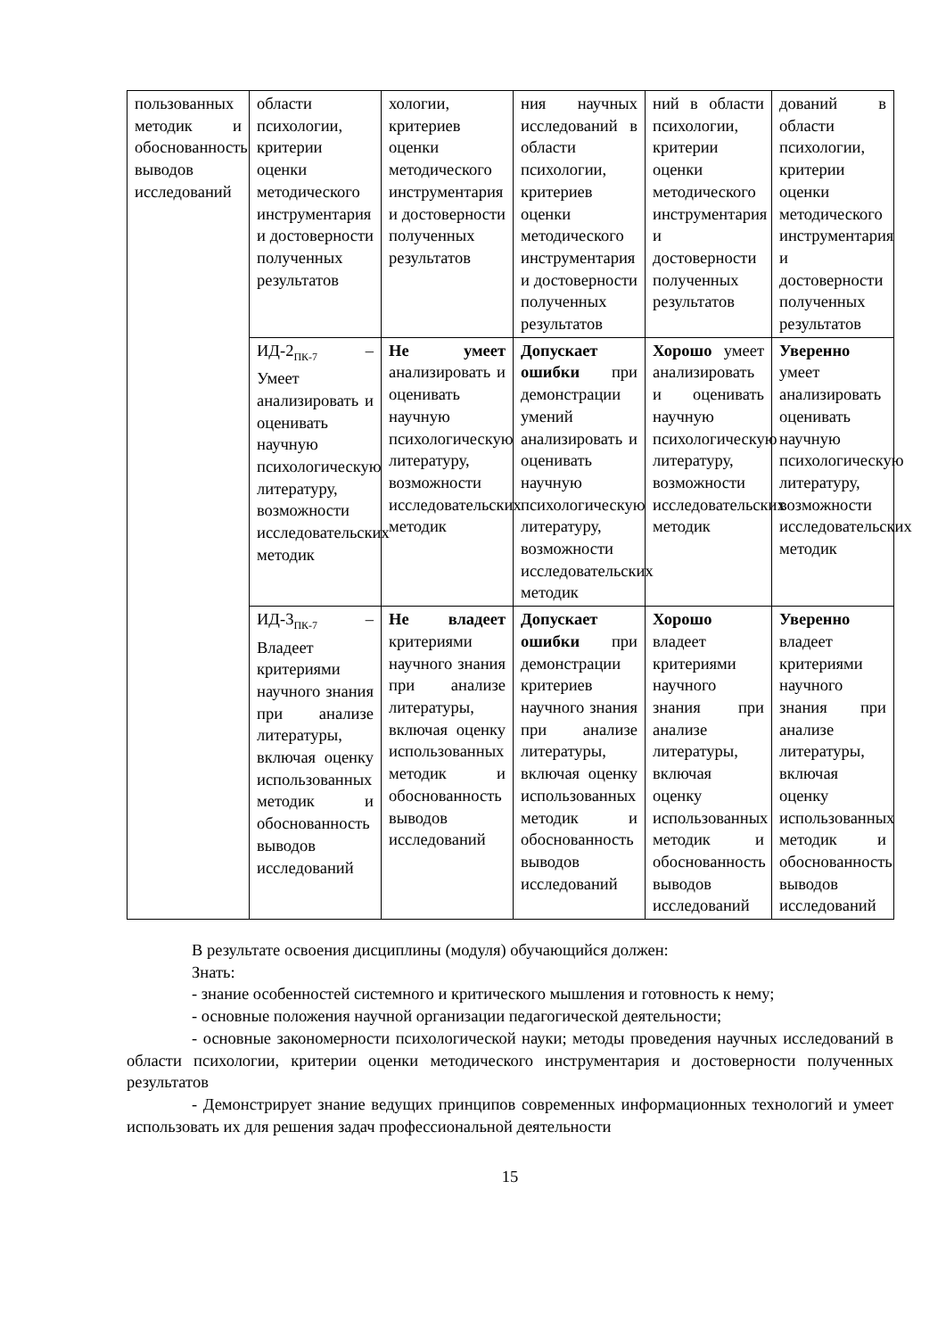| пользованных методик и обоснованность выводов исследований | области психологии, критерии оценки методического инструментария и достоверности полученных результатов | хологии, критериев оценки методического инструментария и достоверности полученных результатов | ния научных исследований в области психологии, критериев оценки методического инструментария и достоверности полученных результатов | ний в области психологии, критерии оценки методического инструментария и достоверности полученных результатов | дований в области психологии, критерии оценки методического инструментария и достоверности полученных результатов |
| | ИД-2<sub>ПК-7</sub> – Умеет анализировать и оценивать научную психологическую литературу, возможности исследовательских методик | Не умеет анализировать и оценивать научную психологическую литературу, возможности исследовательских методик | Допускает ошибки при демонстрации умений анализировать и оценивать научную психологическую литературу, возможности исследовательских методик | Хорошо умеет анализировать и оценивать научную психологическую литературу, возможности исследовательских методик | Уверенно умеет анализировать оценивать научную психологическую литературу, возможности исследовательских методик |
| | ИД-3<sub>ПК-7</sub> – Владеет критериями научного знания при анализе литературы, включая оценку использованных методик и обоснованность выводов исследований | Не владеет критериями научного знания при анализе литературы, включая оценку использованных методик и обоснованность выводов исследований | Допускает ошибки при демонстрации критериев научного знания при анализе литературы, включая оценку использованных методик и обоснованность выводов исследований | Хорошо владеет критериями научного знания при анализе литературы, включая оценку использованных методик и обоснованность выводов исследований | Уверенно владеет критериями научного знания при анализе литературы, включая оценку использованных методик и обоснованность выводов исследований |
В результате освоения дисциплины (модуля) обучающийся должен:
Знать:
- знание особенностей системного и критического мышления и готовность к нему;
- основные положения научной организации педагогической деятельности;
- основные закономерности психологической науки; методы проведения научных исследований в области психологии, критерии оценки методического инструментария и достоверности полученных результатов
- Демонстрирует знание ведущих принципов современных информационных технологий и умеет использовать их для решения задач профессиональной деятельности
15